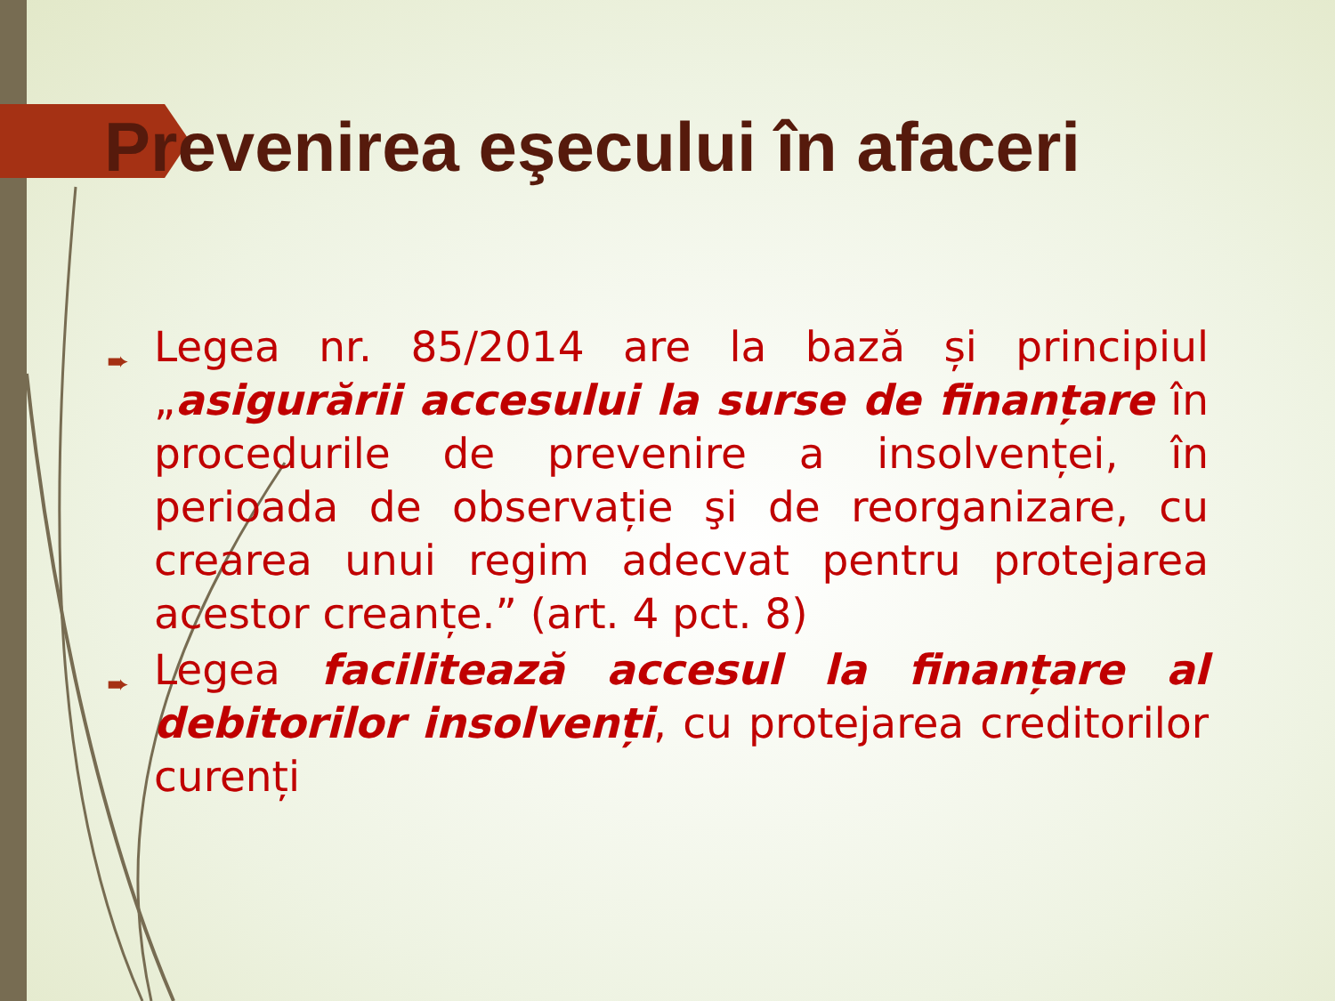Prevenirea eşecului în afaceri
➨ Legea nr. 85/2014 are la bază și principiul „asigurării accesului la surse de finanțare în procedurile de prevenire a insolvenței, în perioada de observație şi de reorganizare, cu crearea unui regim adecvat pentru protejarea acestor creanțe.” (art. 4 pct. 8)
➨ Legea facilitează accesul la finanțare al debitorilor insolvenți, cu protejarea creditorilor curenți